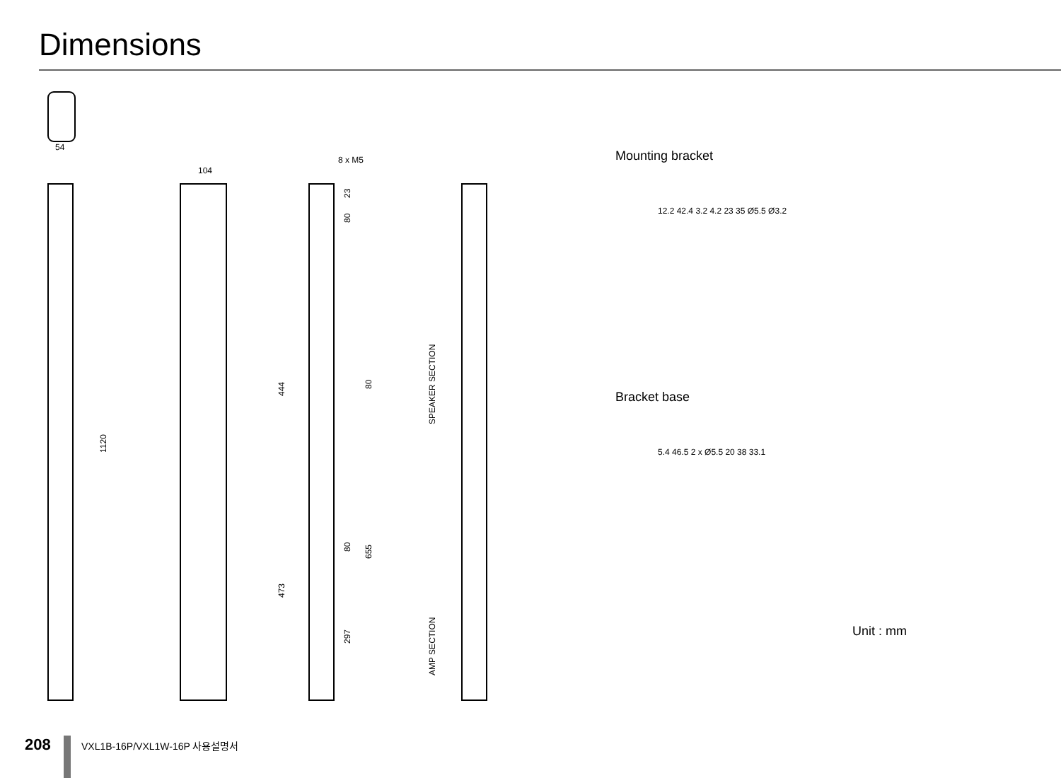Dimensions
54
104
8 x M5
1120
444
473
23
80
80
80
655
297
SPEAKER SECTION
AMP SECTION
Mounting bracket
12.2 42.4 3.2 4.2 23 35 Ø5.5 Ø3.2
Bracket base
5.4 46.5 2 x Ø5.5 20 38 33.1
Unit : mm
208
VXL1B-16P/VXL1W-16P 사용설명서